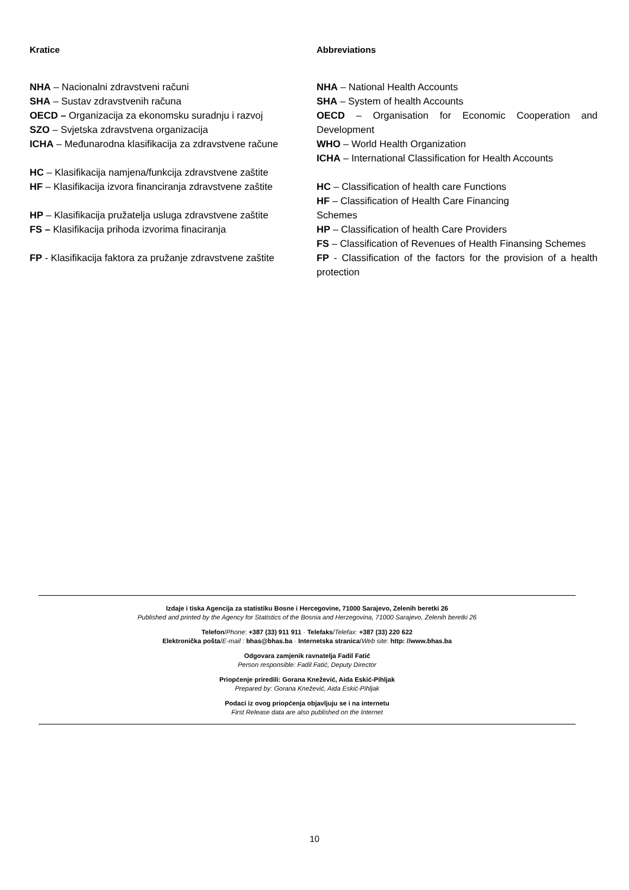Kratice
NHA – Nacionalni zdravstveni računi
SHA – Sustav zdravstvenih računa
OECD – Organizacija za ekonomsku suradnju i razvoj
SZO – Svjetska zdravstvena organizacija
ICHA – Međunarodna klasifikacija za zdravstvene račune
HC – Klasifikacija namjena/funkcija zdravstvene zaštite
HF – Klasifikacija izvora financiranja zdravstvene zaštite
HP – Klasifikacija pružatelja usluga zdravstvene zaštite
FS – Klasifikacija prihoda izvorima finaciranja
FP - Klasifikacija faktora za pružanje zdravstvene zaštite
Abbreviations
NHA – National Health Accounts
SHA – System of health Accounts
OECD – Organisation for Economic Cooperation and Development
WHO – World Health Organization
ICHA – International Classification for Health Accounts
HC – Classification of health care Functions
HF – Classification of Health Care Financing
Schemes
HP – Classification of health Care Providers
FS – Classification of Revenues of Health Finansing Schemes
FP - Classification of the factors for the provision of a health protection
Izdaje i tiska Agencija za statistiku Bosne i Hercegovine, 71000 Sarajevo, Zelenih beretki 26
Published and printed by the Agency for Statistics of the Bosnia and Herzegovina, 71000 Sarajevo, Zelenih beretki 26
Telefon/Phone: +387 (33) 911 911 · Telefaks/Telefax: +387 (33) 220 622
Elektronička pošta/E-mail : bhas@bhas.ba · Internetska stranica/Web site: http: //www.bhas.ba
Odgovara zamjenik ravnatelja Fadil Fatić
Person responsible: Fadil Fatić, Deputy Director
Priopćenje priredili: Gorana Knežević, Aida Eskić-Pihljak
Prepared by: Gorana Knežević, Aida Eskić-Pihljak
Podaci iz ovog priopćenja objavljuju se i na internetu
First Release data are also published on the Internet
10